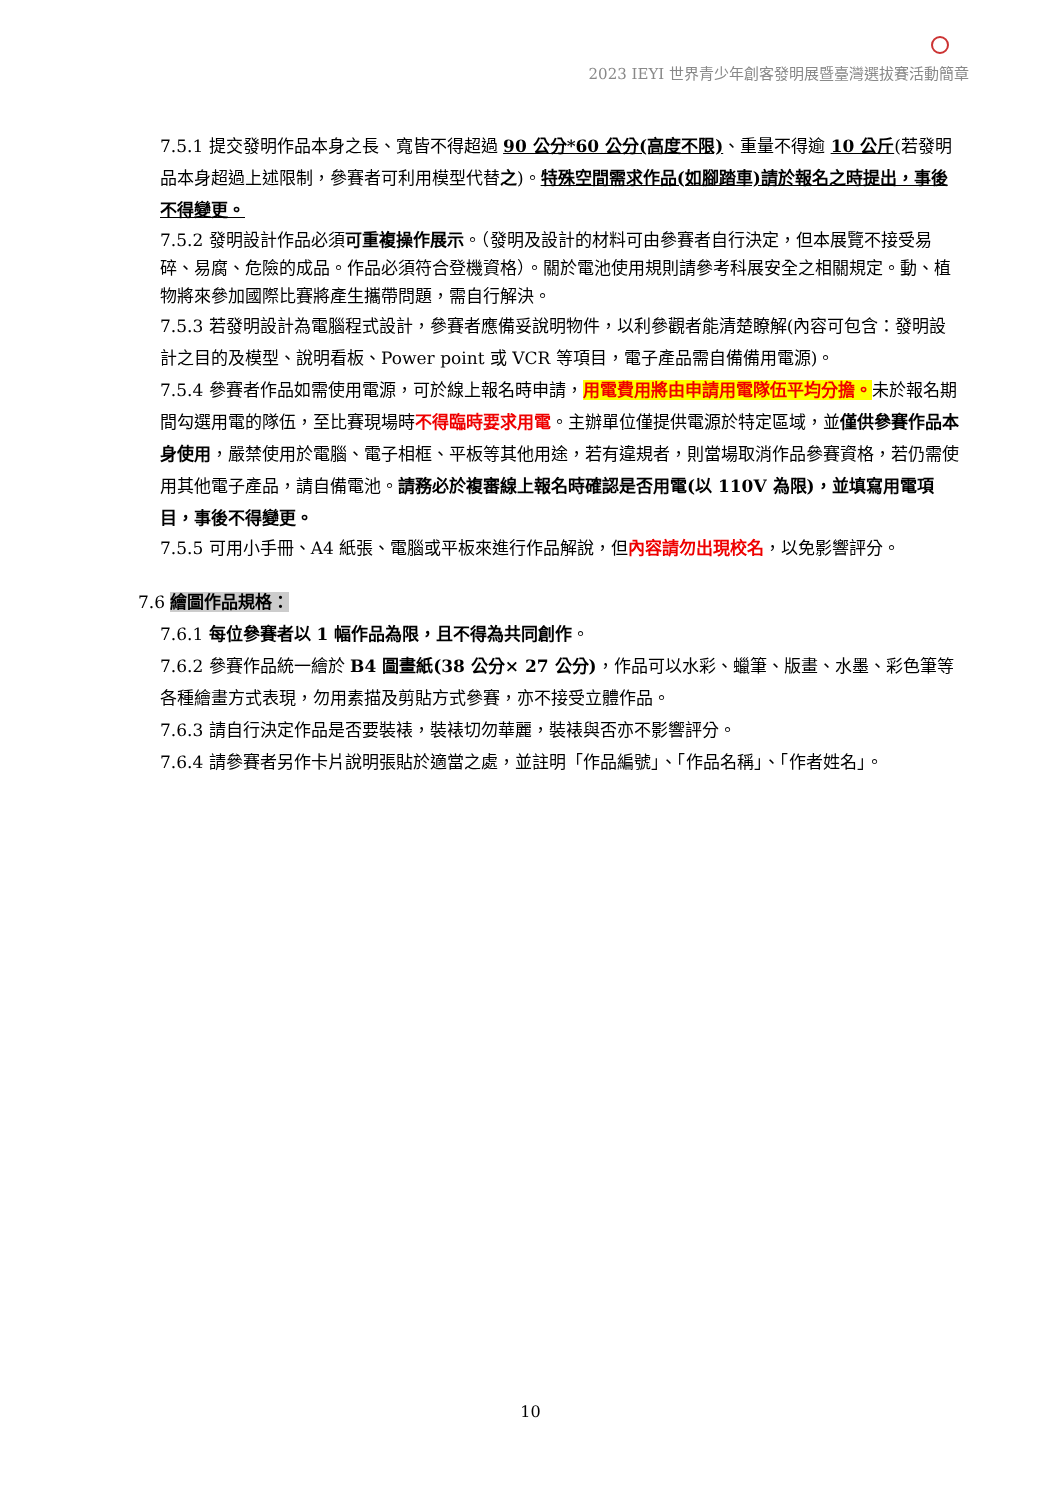2023 IEYI 世界青少年創客發明展暨臺灣選拔賽活動簡章
7.5.1 提交發明作品本身之長、寬皆不得超過 90 公分*60 公分(高度不限)、重量不得逾 10 公斤(若發明品本身超過上述限制，參賽者可利用模型代替之)。特殊空間需求作品(如腳踏車)請於報名之時提出，事後不得變更。
7.5.2 發明設計作品必須可重複操作展示。（發明及設計的材料可由參賽者自行決定，但本展覽不接受易碎、易腐、危險的成品。作品必須符合登機資格）。關於電池使用規則請參考科展安全之相關規定。動、植物將來參加國際比賽將產生攜帶問題，需自行解決。
7.5.3 若發明設計為電腦程式設計，參賽者應備妥說明物件，以利參觀者能清楚瞭解(內容可包含：發明設計之目的及模型、說明看板、Power point 或 VCR 等項目，電子產品需自備備用電源)。
7.5.4 參賽者作品如需使用電源，可於線上報名時申請，用電費用將由申請用電隊伍平均分擔。未於報名期間勾選用電的隊伍，至比賽現場時不得臨時要求用電。主辦單位僅提供電源於特定區域，並僅供參賽作品本身使用，嚴禁使用於電腦、電子相框、平板等其他用途，若有違規者，則當場取消作品參賽資格，若仍需使用其他電子產品，請自備電池。請務必於複審線上報名時確認是否用電(以 110V 為限)，並填寫用電項目，事後不得變更。
7.5.5 可用小手冊、A4 紙張、電腦或平板來進行作品解說，但內容請勿出現校名，以免影響評分。
7.6 繪圖作品規格：
7.6.1 每位參賽者以 1 幅作品為限，且不得為共同創作。
7.6.2 參賽作品統一繪於 B4 圖畫紙(38 公分× 27 公分)，作品可以水彩、蠟筆、版畫、水墨、彩色筆等各種繪畫方式表現，勿用素描及剪貼方式參賽，亦不接受立體作品。
7.6.3 請自行決定作品是否要裝裱，裝裱切勿華麗，裝裱與否亦不影響評分。
7.6.4 請參賽者另作卡片說明張貼於適當之處，並註明「作品編號」、「作品名稱」、「作者姓名」。
10